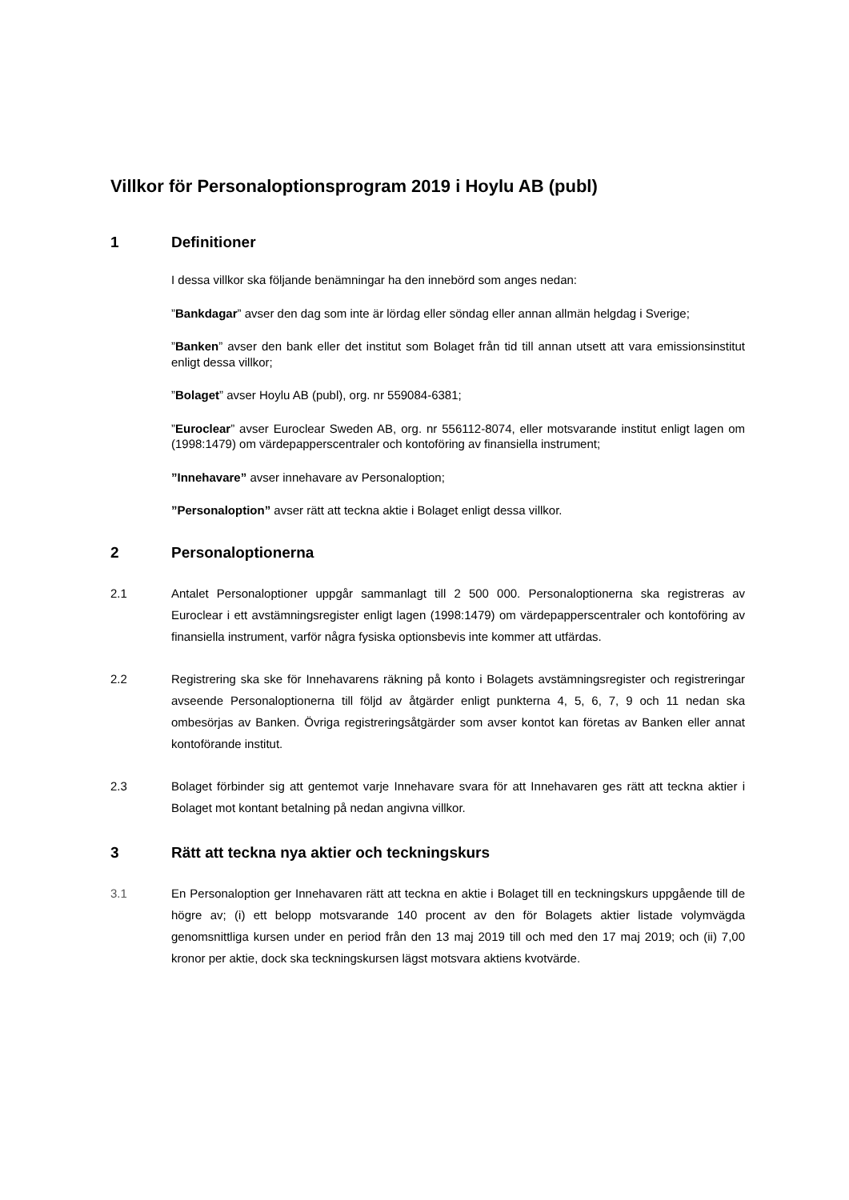Villkor för Personaloptionsprogram 2019 i Hoylu AB (publ)
1 Definitioner
I dessa villkor ska följande benämningar ha den innebörd som anges nedan:
”Bankdagar” avser den dag som inte är lördag eller söndag eller annan allmän helgdag i Sverige;
”Banken” avser den bank eller det institut som Bolaget från tid till annan utsett att vara emissionsinstitut enligt dessa villkor;
”Bolaget” avser Hoylu AB (publ), org. nr 559084-6381;
”Euroclear” avser Euroclear Sweden AB, org. nr 556112-8074, eller motsvarande institut enligt lagen om (1998:1479) om värdepapperscentraler och kontoföring av finansiella instrument;
”Innehavare” avser innehavare av Personaloption;
”Personaloption” avser rätt att teckna aktie i Bolaget enligt dessa villkor.
2 Personaloptionerna
2.1 Antalet Personaloptioner uppgår sammanlagt till 2 500 000. Personaloptionerna ska registreras av Euroclear i ett avstämningsregister enligt lagen (1998:1479) om värdepapperscentraler och kontoföring av finansiella instrument, varför några fysiska optionsbevis inte kommer att utfärdas.
2.2 Registrering ska ske för Innehavarens räkning på konto i Bolagets avstämningsregister och registreringar avseende Personaloptionerna till följd av åtgärder enligt punkterna 4, 5, 6, 7, 9 och 11 nedan ska ombesörjas av Banken. Övriga registreringsåtgärder som avser kontot kan företas av Banken eller annat kontoförande institut.
2.3 Bolaget förbinder sig att gentemot varje Innehavare svara för att Innehavaren ges rätt att teckna aktier i Bolaget mot kontant betalning på nedan angivna villkor.
3 Rätt att teckna nya aktier och teckningskurs
3.1 En Personaloption ger Innehavaren rätt att teckna en aktie i Bolaget till en teckningskurs uppgående till de högre av; (i) ett belopp motsvarande 140 procent av den för Bolagets aktier listade volymvägda genomsnittliga kursen under en period från den 13 maj 2019 till och med den 17 maj 2019; och (ii) 7,00 kronor per aktie, dock ska teckningskursen lägst motsvara aktiens kvotvärde.